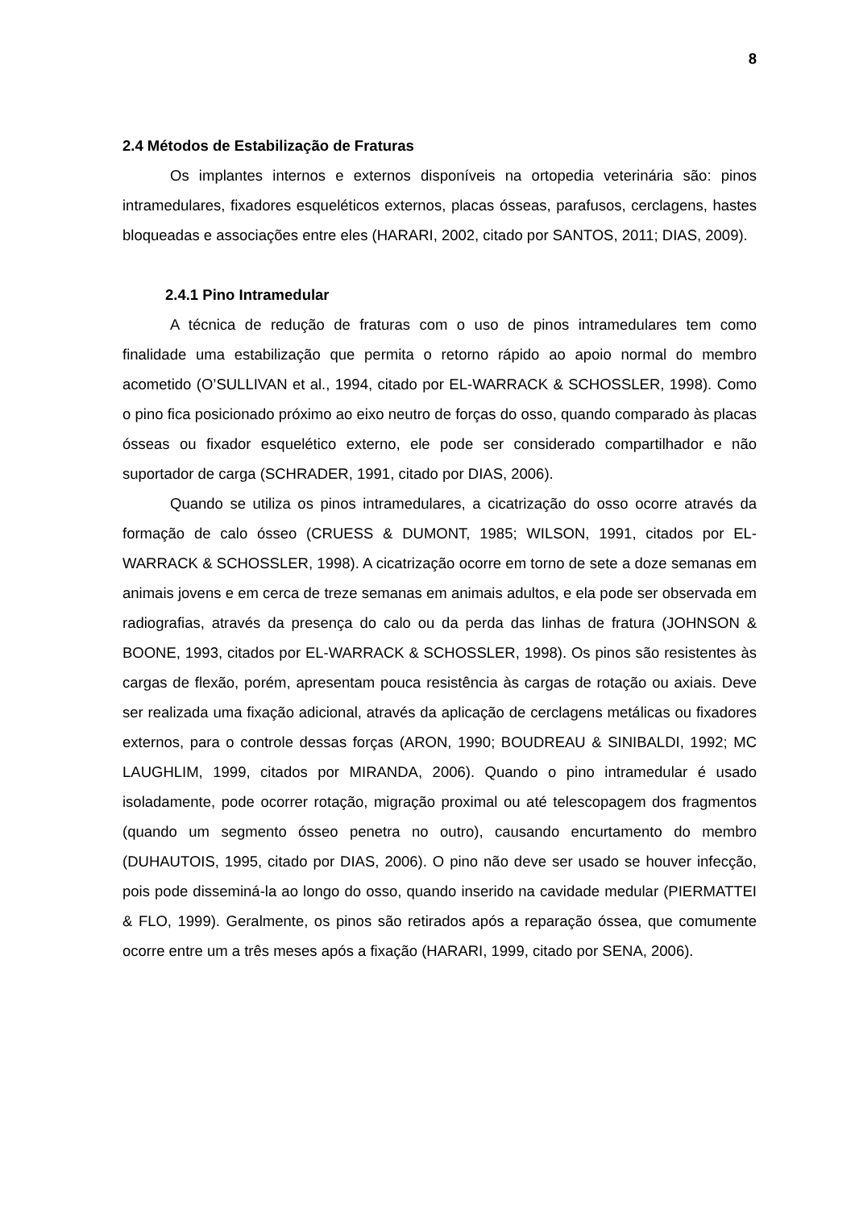8
2.4 Métodos de Estabilização de Fraturas
Os implantes internos e externos disponíveis na ortopedia veterinária são: pinos intramedulares, fixadores esqueléticos externos, placas ósseas, parafusos, cerclagens, hastes bloqueadas e associações entre eles (HARARI, 2002, citado por SANTOS, 2011; DIAS, 2009).
2.4.1 Pino Intramedular
A técnica de redução de fraturas com o uso de pinos intramedulares tem como finalidade uma estabilização que permita o retorno rápido ao apoio normal do membro acometido (O’SULLIVAN et al., 1994, citado por EL-WARRACK & SCHOSSLER, 1998). Como o pino fica posicionado próximo ao eixo neutro de forças do osso, quando comparado às placas ósseas ou fixador esquelético externo, ele pode ser considerado compartilhador e não suportador de carga (SCHRADER, 1991, citado por DIAS, 2006).
Quando se utiliza os pinos intramedulares, a cicatrização do osso ocorre através da formação de calo ósseo (CRUESS & DUMONT, 1985; WILSON, 1991, citados por EL-WARRACK & SCHOSSLER, 1998). A cicatrização ocorre em torno de sete a doze semanas em animais jovens e em cerca de treze semanas em animais adultos, e ela pode ser observada em radiografias, através da presença do calo ou da perda das linhas de fratura (JOHNSON & BOONE, 1993, citados por EL-WARRACK & SCHOSSLER, 1998). Os pinos são resistentes às cargas de flexão, porém, apresentam pouca resistência às cargas de rotação ou axiais. Deve ser realizada uma fixação adicional, através da aplicação de cerclagens metálicas ou fixadores externos, para o controle dessas forças (ARON, 1990; BOUDREAU & SINIBALDI, 1992; MC LAUGHLIM, 1999, citados por MIRANDA, 2006). Quando o pino intramedular é usado isoladamente, pode ocorrer rotação, migração proximal ou até telescopagem dos fragmentos (quando um segmento ósseo penetra no outro), causando encurtamento do membro (DUHAUTOIS, 1995, citado por DIAS, 2006). O pino não deve ser usado se houver infecção, pois pode disseminá-la ao longo do osso, quando inserido na cavidade medular (PIERMATTEI & FLO, 1999). Geralmente, os pinos são retirados após a reparação óssea, que comumente ocorre entre um a três meses após a fixação (HARARI, 1999, citado por SENA, 2006).